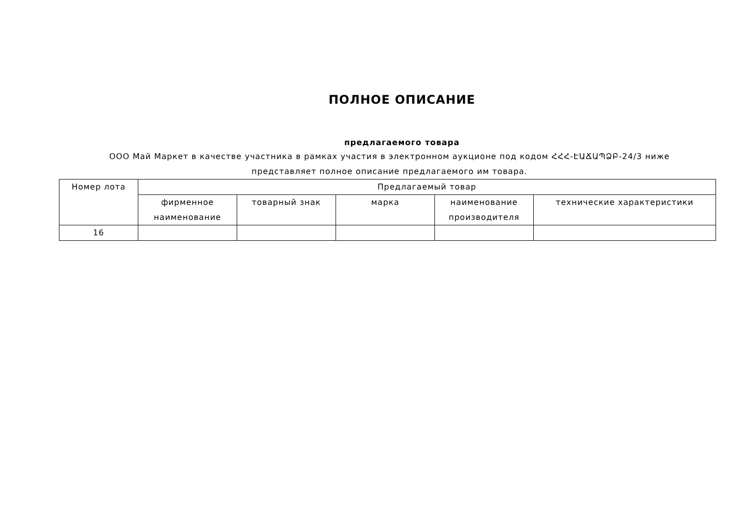ПОЛНОЕ ОПИСАНИЕ
предлагаемого товара
ООО Май Маркет в качестве участника в рамках участия в электронном аукционе под кодом ՀՀՀ-ԷԱՃԱՊՁԲ-24/3 ниже представляет полное описание предлагаемого им товара.
| Номер лота | Предлагаемый товар | | | | |
| --- | --- | --- | --- | --- | --- |
| | фирменное наименование | товарный знак | марка | наименование производителя | технические характеристики |
| 16 | | | | | |